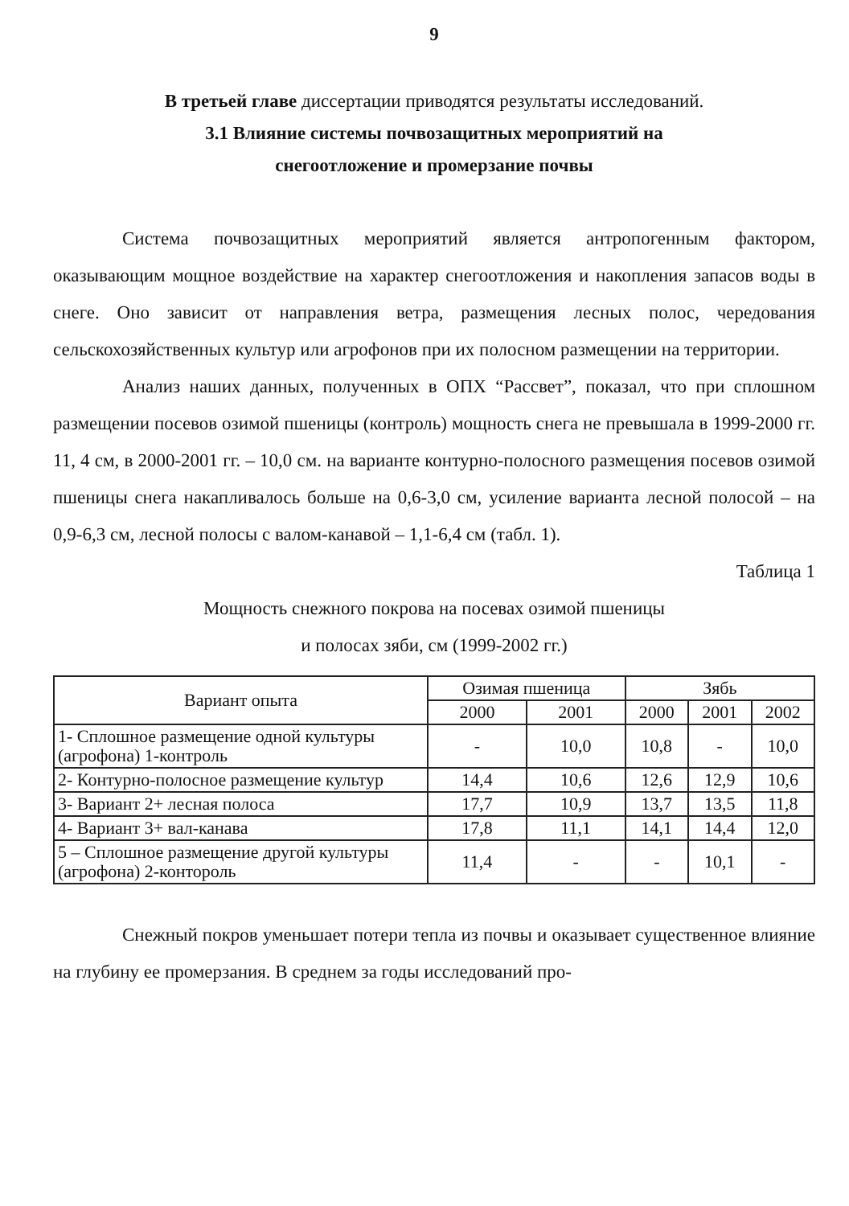9
В третьей главе диссертации приводятся результаты исследований.
3.1 Влияние системы почвозащитных мероприятий на
снегоотложение и промерзание почвы
Система почвозащитных мероприятий является антропогенным фактором, оказывающим мощное воздействие на характер снегоотложения и накопления запасов воды в снеге. Оно зависит от направления ветра, размещения лесных полос, чередования сельскохозяйственных культур или агрофонов при их полосном размещении на территории.
Анализ наших данных, полученных в ОПХ “Рассвет”, показал, что при сплошном размещении посевов озимой пшеницы (контроль) мощность снега не превышала в 1999-2000 гг. 11, 4 см, в 2000-2001 гг. – 10,0 см. на варианте контурно-полосного размещения посевов озимой пшеницы снега накапливалось больше на 0,6-3,0 см, усиление варианта лесной полосой – на 0,9-6,3 см, лесной полосы с валом-канавой – 1,1-6,4 см (табл. 1).
Таблица 1
Мощность снежного покрова на посевах озимой пшеницы
и полосах зяби, см (1999-2002 гг.)
| Вариант опыта | Озимая пшеница | | Зябь | | |
| --- | --- | --- | --- | --- | --- |
| | 2000 | 2001 | 2000 | 2001 | 2002 |
| 1- Сплошное размещение одной культуры (агрофона) 1-контроль | - | 10,0 | 10,8 | - | 10,0 |
| 2- Контурно-полосное размещение культур | 14,4 | 10,6 | 12,6 | 12,9 | 10,6 |
| 3- Вариант 2+ лесная полоса | 17,7 | 10,9 | 13,7 | 13,5 | 11,8 |
| 4- Вариант 3+ вал-канава | 17,8 | 11,1 | 14,1 | 14,4 | 12,0 |
| 5 – Сплошное размещение другой культуры (агрофона) 2-контороль | 11,4 | - | - | 10,1 | - |
Снежный покров уменьшает потери тепла из почвы и оказывает существенное влияние на глубину ее промерзания. В среднем за годы исследований про-